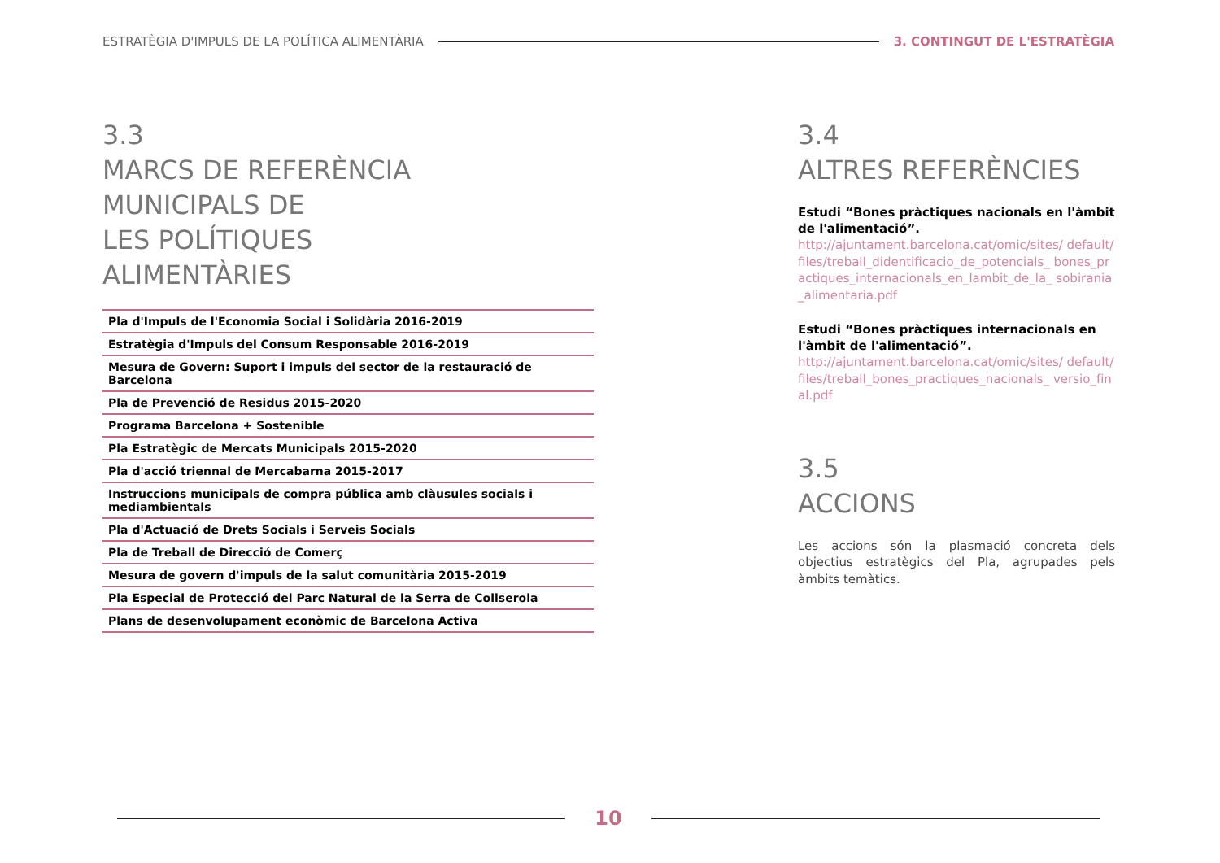ESTRATÈGIA D'IMPULS DE LA POLÍTICA ALIMENTÀRIA 3. CONTINGUT DE L'ESTRATÈGIA
3.3
MARCS DE REFERÈNCIA
MUNICIPALS DE
LES POLÍTIQUES
ALIMENTÀRIES
| Pla d'Impuls de l'Economia Social i Solidària 2016-2019 |
| Estratègia d'Impuls del Consum Responsable 2016-2019 |
| Mesura de Govern: Suport i impuls del sector de la restauració de Barcelona |
| Pla de Prevenció de Residus 2015-2020 |
| Programa Barcelona + Sostenible |
| Pla Estratègic de Mercats Municipals 2015-2020 |
| Pla d'acció triennal de Mercabarna 2015-2017 |
| Instruccions municipals de compra pública amb clàusules socials i mediambientals |
| Pla d'Actuació de Drets Socials i Serveis Socials |
| Pla de Treball de Direcció de Comerç |
| Mesura de govern d'impuls de la salut comunitària 2015-2019 |
| Pla Especial de Protecció del Parc Natural de la Serra de Collserola |
| Plans de desenvolupament econòmic de Barcelona Activa |
3.4
ALTRES REFERÈNCIES
Estudi “Bones pràctiques nacionals en l'àmbit de l'alimentació”.
http://ajuntament.barcelona.cat/omic/sites/ default/files/treball_didentificacio_de_potencials_ bones_practiques_internacionals_en_lambit_de_la_ sobirania_alimentaria.pdf
Estudi “Bones pràctiques internacionals en l'àmbit de l'alimentació”.
http://ajuntament.barcelona.cat/omic/sites/ default/files/treball_bones_practiques_nacionals_ versio_final.pdf
3.5
ACCIONS
Les accions són la plasmació concreta dels objectius estratègics del Pla, agrupades pels àmbits temàtics.
10